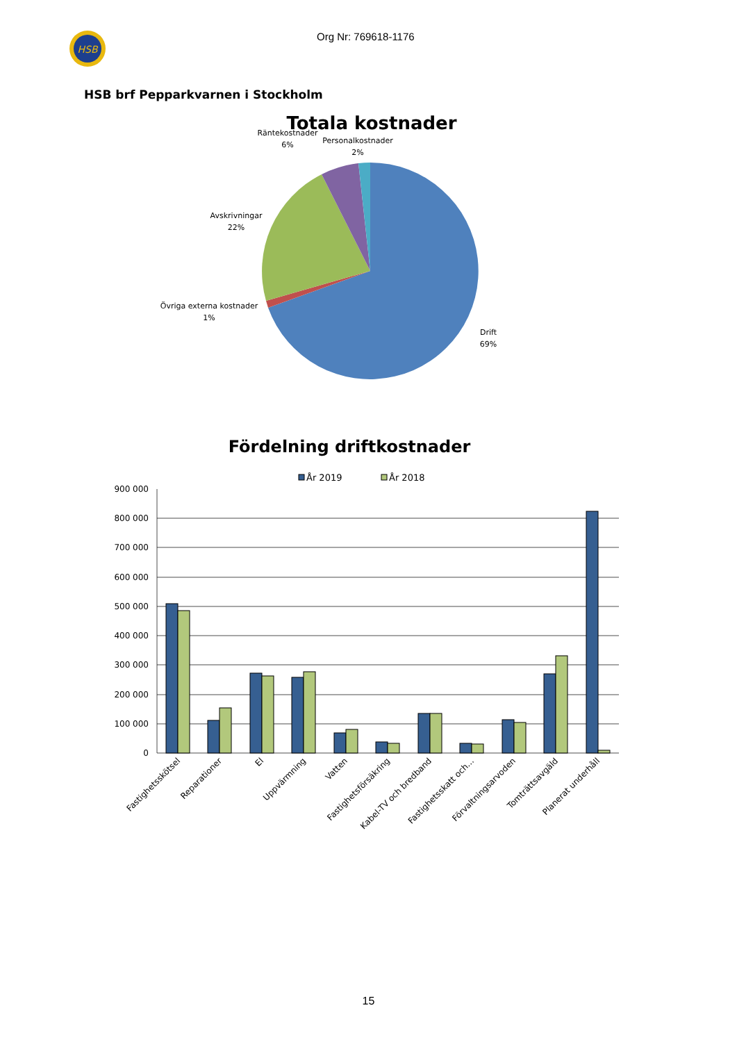HSB
Org Nr: 769618-1176
HSB brf Pepparkvarnen i Stockholm
Totala kostnader
Räntekostnader
6%
Personalkostnader
2%
Avskrivningar
22%
Övriga externa kostnader
1%
Drift
69%
Fördelning driftkostnader
År 2019
År 2018
900 000
800 000
700 000
600 000
500 000
400 000
300 000
200 000
100 000
0
Fastighetsskötsel
Reparationer
El
Uppvärmning
Vatten
Fastighetsförsäkring
Kabel-TV och bredband
Fastighetsskatt och…
Förvaltningsarvoden
Tomträttsavgäld
Planerat underhåll
15